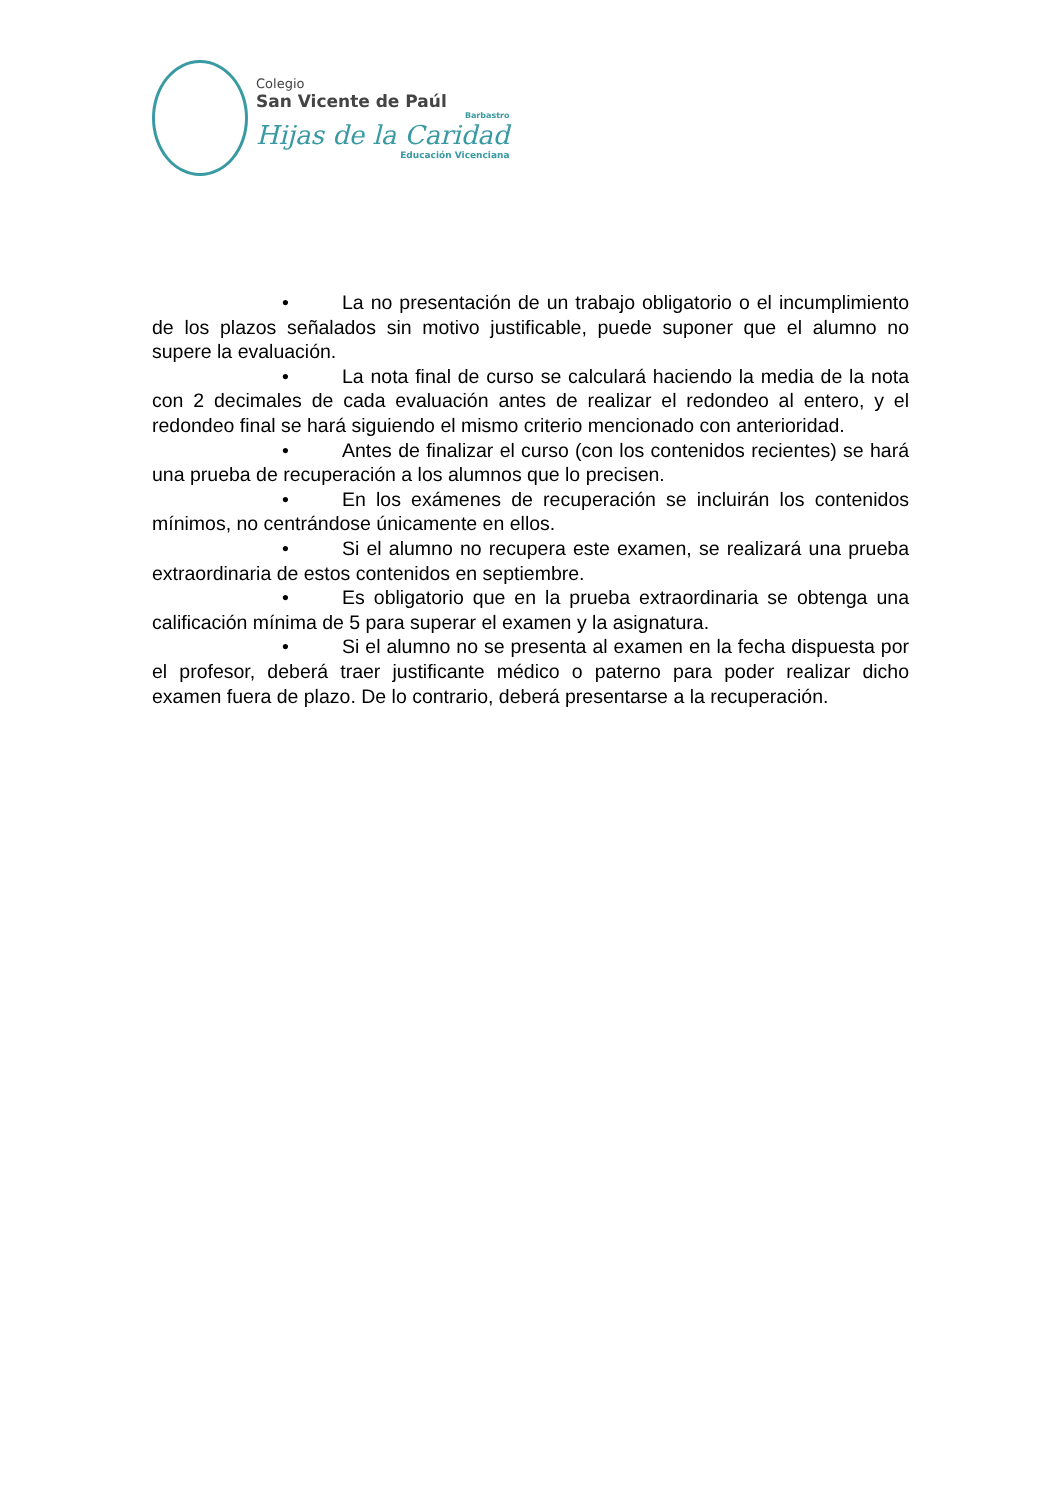Colegio
San Vicente de Paúl
Barbastro
Hijas de la Caridad
Educación Vicenciana
• La no presentación de un trabajo obligatorio o el incumplimiento de los plazos señalados sin motivo justificable, puede suponer que el alumno no supere la evaluación.
• La nota final de curso se calculará haciendo la media de la nota con 2 decimales de cada evaluación antes de realizar el redondeo al entero, y el redondeo final se hará siguiendo el mismo criterio mencionado con anterioridad.
• Antes de finalizar el curso (con los contenidos recientes) se hará una prueba de recuperación a los alumnos que lo precisen.
• En los exámenes de recuperación se incluirán los contenidos mínimos, no centrándose únicamente en ellos.
• Si el alumno no recupera este examen, se realizará una prueba extraordinaria de estos contenidos en septiembre.
• Es obligatorio que en la prueba extraordinaria se obtenga una calificación mínima de 5 para superar el examen y la asignatura.
• Si el alumno no se presenta al examen en la fecha dispuesta por el profesor, deberá traer justificante médico o paterno para poder realizar dicho examen fuera de plazo. De lo contrario, deberá presentarse a la recuperación.